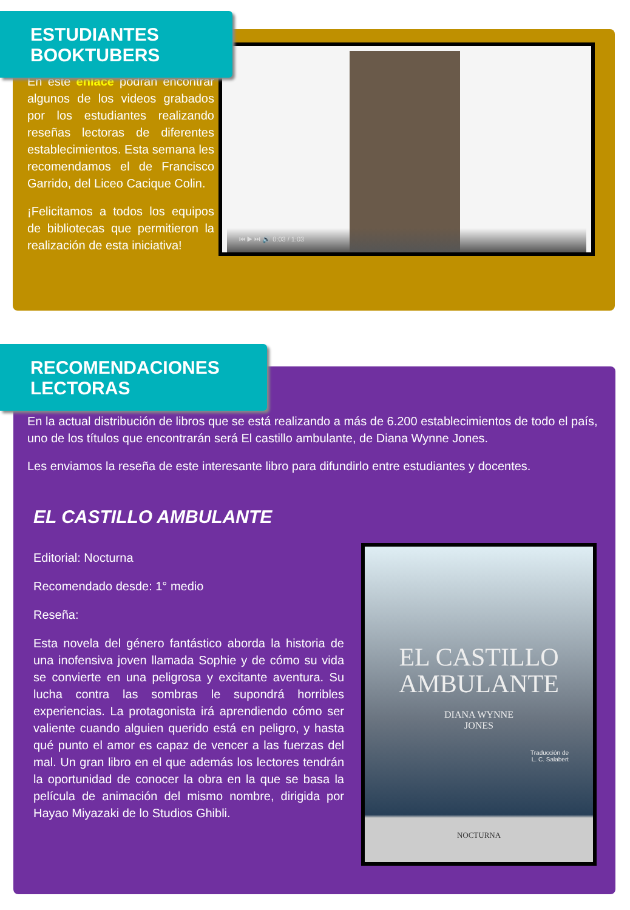ESTUDIANTES BOOKTUBERS
En este enlace podrán encontrar algunos de los videos grabados por los estudiantes realizando reseñas lectoras de diferentes establecimientos. Esta semana les recomendamos el de Francisco Garrido, del Liceo Cacique Colin.
¡Felicitamos a todos los equipos de bibliotecas que permitieron la realización de esta iniciativa!
⏮ ▶ ⏭ 🔊 0:03 / 1:03
RECOMENDACIONES LECTORAS
En la actual distribución de libros que se está realizando a más de 6.200 establecimientos de todo el país, uno de los títulos que encontrarán será El castillo ambulante, de Diana Wynne Jones.
Les enviamos la reseña de este interesante libro para difundirlo entre estudiantes y docentes.
EL CASTILLO AMBULANTE
Editorial: Nocturna
Recomendado desde: 1° medio
Reseña:
Esta novela del género fantástico aborda la historia de una inofensiva joven llamada Sophie y de cómo su vida se convierte en una peligrosa y excitante aventura. Su lucha contra las sombras le supondrá horribles experiencias. La protagonista irá aprendiendo cómo ser valiente cuando alguien querido está en peligro, y hasta qué punto el amor es capaz de vencer a las fuerzas del mal. Un gran libro en el que además los lectores tendrán la oportunidad de conocer la obra en la que se basa la película de animación del mismo nombre, dirigida por Hayao Miyazaki de lo Studios Ghibli.
EL CASTILLO
AMBULANTE
DIANA WYNNE
JONES
Traducción de
L. C. Salabert
NOCTURNA